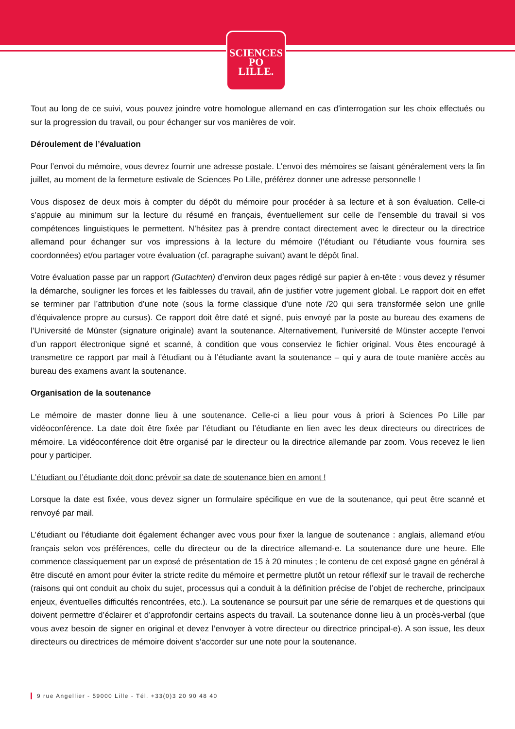SCIENCES
PO
LILLE.
Tout au long de ce suivi, vous pouvez joindre votre homologue allemand en cas d’interrogation sur les choix effectués ou sur la progression du travail, ou pour échanger sur vos manières de voir.
Déroulement de l’évaluation
Pour l’envoi du mémoire, vous devrez fournir une adresse postale. L’envoi des mémoires se faisant généralement vers la fin juillet, au moment de la fermeture estivale de Sciences Po Lille, préférez donner une adresse personnelle !
Vous disposez de deux mois à compter du dépôt du mémoire pour procéder à sa lecture et à son évaluation. Celle-ci s’appuie au minimum sur la lecture du résumé en français, éventuellement sur celle de l’ensemble du travail si vos compétences linguistiques le permettent. N’hésitez pas à prendre contact directement avec le directeur ou la directrice allemand pour échanger sur vos impressions à la lecture du mémoire (l’étudiant ou l’étudiante vous fournira ses coordonnées) et/ou partager votre évaluation (cf. paragraphe suivant) avant le dépôt final.
Votre évaluation passe par un rapport (Gutachten) d’environ deux pages rédigé sur papier à en-tête : vous devez y résumer la démarche, souligner les forces et les faiblesses du travail, afin de justifier votre jugement global. Le rapport doit en effet se terminer par l’attribution d’une note (sous la forme classique d’une note /20 qui sera transformée selon une grille d’équivalence propre au cursus). Ce rapport doit être daté et signé, puis envoyé par la poste au bureau des examens de l’Université de Münster (signature originale) avant la soutenance. Alternativement, l’université de Münster accepte l’envoi d’un rapport électronique signé et scanné, à condition que vous conserviez le fichier original. Vous êtes encouragé à transmettre ce rapport par mail à l’étudiant ou à l’étudiante avant la soutenance – qui y aura de toute manière accès au bureau des examens avant la soutenance.
Organisation de la soutenance
Le mémoire de master donne lieu à une soutenance. Celle-ci a lieu pour vous à priori à Sciences Po Lille par vidéoconférence. La date doit être fixée par l’étudiant ou l’étudiante en lien avec les deux directeurs ou directrices de mémoire. La vidéoconférence doit être organisé par le directeur ou la directrice allemande par zoom. Vous recevez le lien pour y participer.
L’étudiant ou l’étudiante doit donc prévoir sa date de soutenance bien en amont !
Lorsque la date est fixée, vous devez signer un formulaire spécifique en vue de la soutenance, qui peut être scanné et renvoyé par mail.
L’étudiant ou l’étudiante doit également échanger avec vous pour fixer la langue de soutenance : anglais, allemand et/ou français selon vos préférences, celle du directeur ou de la directrice allemand-e. La soutenance dure une heure. Elle commence classiquement par un exposé de présentation de 15 à 20 minutes ; le contenu de cet exposé gagne en général à être discuté en amont pour éviter la stricte redite du mémoire et permettre plutôt un retour réflexif sur le travail de recherche (raisons qui ont conduit au choix du sujet, processus qui a conduit à la définition précise de l’objet de recherche, principaux enjeux, éventuelles difficultés rencontrées, etc.). La soutenance se poursuit par une série de remarques et de questions qui doivent permettre d’éclairer et d’approfondir certains aspects du travail. La soutenance donne lieu à un procès-verbal (que vous avez besoin de signer en original et devez l’envoyer à votre directeur ou directrice principal-e). A son issue, les deux directeurs ou directrices de mémoire doivent s’accorder sur une note pour la soutenance.
9 rue Angellier - 59000 Lille - Tél. +33(0)3 20 90 48 40